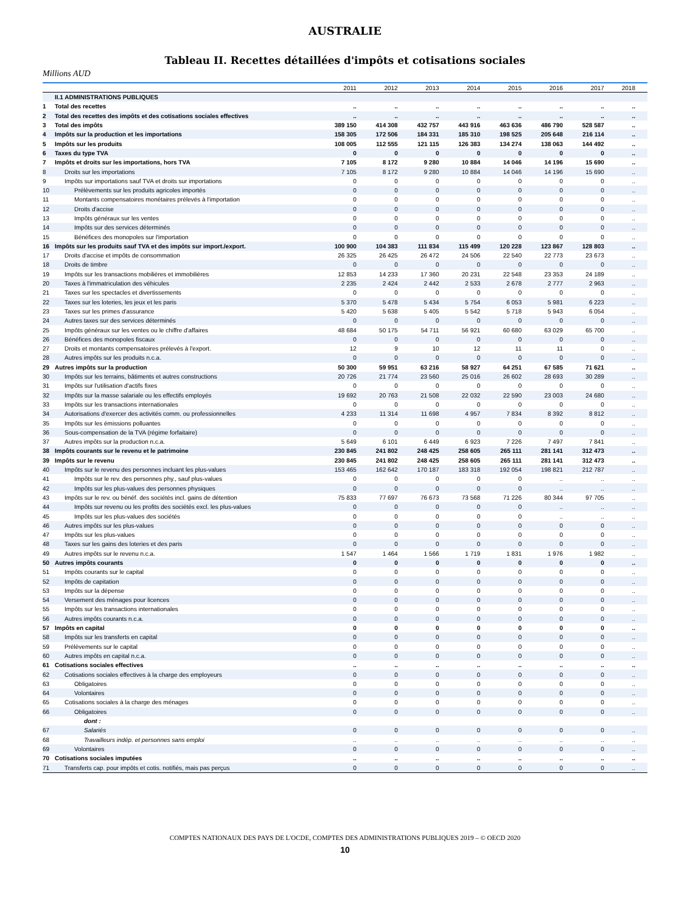AUSTRALIE
Tableau II. Recettes détaillées d'impôts et cotisations sociales
Millions AUD
| | | 2011 | 2012 | 2013 | 2014 | 2015 | 2016 | 2017 | 2018 |
| --- | --- | --- | --- | --- | --- | --- | --- | --- | --- |
| | II.1 ADMINISTRATIONS PUBLIQUES | | | | | | | | |
| 1 | Total des recettes | .. | .. | .. | .. | .. | .. | .. | .. |
| 2 | Total des recettes des impôts et des cotisations sociales effectives | .. | .. | .. | .. | .. | .. | .. | .. |
| 3 | Total des impôts | 389 150 | 414 308 | 432 757 | 443 916 | 463 636 | 486 790 | 528 587 | .. |
| 4 | Impôts sur la production et les importations | 158 305 | 172 506 | 184 331 | 185 310 | 198 525 | 205 648 | 216 114 | .. |
| 5 | Impôts sur les produits | 108 005 | 112 555 | 121 115 | 126 383 | 134 274 | 138 063 | 144 492 | .. |
| 6 | Taxes du type TVA | 0 | 0 | 0 | 0 | 0 | 0 | 0 | .. |
| 7 | Impôts et droits sur les importations, hors TVA | 7 105 | 8 172 | 9 280 | 10 884 | 14 046 | 14 196 | 15 690 | .. |
| 8 | Droits sur les importations | 7 105 | 8 172 | 9 280 | 10 884 | 14 046 | 14 196 | 15 690 | .. |
| 9 | Impôts sur importations sauf TVA et droits sur importations | 0 | 0 | 0 | 0 | 0 | 0 | 0 | .. |
| 10 | Prélèvements sur les produits agricoles importés | 0 | 0 | 0 | 0 | 0 | 0 | 0 | .. |
| 11 | Montants compensatoires monétaires prélevés à l'importation | 0 | 0 | 0 | 0 | 0 | 0 | 0 | .. |
| 12 | Droits d'accise | 0 | 0 | 0 | 0 | 0 | 0 | 0 | .. |
| 13 | Impôts généraux sur les ventes | 0 | 0 | 0 | 0 | 0 | 0 | 0 | .. |
| 14 | Impôts sur des services déterminés | 0 | 0 | 0 | 0 | 0 | 0 | 0 | .. |
| 15 | Bénéfices des monopoles sur l'importation | 0 | 0 | 0 | 0 | 0 | 0 | 0 | .. |
| 16 | Impôts sur les produits sauf TVA et des impôts sur import./export. | 100 900 | 104 383 | 111 834 | 115 499 | 120 228 | 123 867 | 128 803 | .. |
| 17 | Droits d'accise et impôts de consommation | 26 325 | 26 425 | 26 472 | 24 506 | 22 540 | 22 773 | 23 673 | .. |
| 18 | Droits de timbre | 0 | 0 | 0 | 0 | 0 | 0 | 0 | .. |
| 19 | Impôts sur les transactions mobilières et immobilières | 12 853 | 14 233 | 17 360 | 20 231 | 22 548 | 23 353 | 24 189 | .. |
| 20 | Taxes à l'immatriculation des véhicules | 2 235 | 2 424 | 2 442 | 2 533 | 2 678 | 2 777 | 2 963 | .. |
| 21 | Taxes sur les spectacles et divertissements | 0 | 0 | 0 | 0 | 0 | 0 | 0 | .. |
| 22 | Taxes sur les loteries, les jeux et les paris | 5 370 | 5 478 | 5 434 | 5 754 | 6 053 | 5 981 | 6 223 | .. |
| 23 | Taxes sur les primes d'assurance | 5 420 | 5 638 | 5 405 | 5 542 | 5 718 | 5 943 | 6 054 | .. |
| 24 | Autres taxes sur des services déterminés | 0 | 0 | 0 | 0 | 0 | 0 | 0 | .. |
| 25 | Impôts généraux sur les ventes ou le chiffre d'affaires | 48 684 | 50 175 | 54 711 | 56 921 | 60 680 | 63 029 | 65 700 | .. |
| 26 | Bénéfices des monopoles fiscaux | 0 | 0 | 0 | 0 | 0 | 0 | 0 | .. |
| 27 | Droits et montants compensatoires prélevés à l'export. | 12 | 9 | 10 | 12 | 11 | 11 | 0 | .. |
| 28 | Autres impôts sur les produits n.c.a. | 0 | 0 | 0 | 0 | 0 | 0 | 0 | .. |
| 29 | Autres impôts sur la production | 50 300 | 59 951 | 63 216 | 58 927 | 64 251 | 67 585 | 71 621 | .. |
| 30 | Impôts sur les terrains, bâtiments et autres constructions | 20 726 | 21 774 | 23 560 | 25 016 | 26 602 | 28 693 | 30 289 | .. |
| 31 | Impôts sur l'utilisation d'actifs fixes | 0 | 0 | 0 | 0 | 0 | 0 | 0 | .. |
| 32 | Impôts sur la masse salariale ou les effectifs employés | 19 692 | 20 763 | 21 508 | 22 032 | 22 590 | 23 003 | 24 680 | .. |
| 33 | Impôts sur les transactions internationales | 0 | 0 | 0 | 0 | 0 | 0 | 0 | .. |
| 34 | Autorisations d'exercer des activités comm. ou professionnelles | 4 233 | 11 314 | 11 698 | 4 957 | 7 834 | 8 392 | 8 812 | .. |
| 35 | Impôts sur les émissions polluantes | 0 | 0 | 0 | 0 | 0 | 0 | 0 | .. |
| 36 | Sous-compensation de la TVA (régime forfaitaire) | 0 | 0 | 0 | 0 | 0 | 0 | 0 | .. |
| 37 | Autres impôts sur la production n.c.a. | 5 649 | 6 101 | 6 449 | 6 923 | 7 226 | 7 497 | 7 841 | .. |
| 38 | Impôts courants sur le revenu et le patrimoine | 230 845 | 241 802 | 248 425 | 258 605 | 265 111 | 281 141 | 312 473 | .. |
| 39 | Impôts sur le revenu | 230 845 | 241 802 | 248 425 | 258 605 | 265 111 | 281 141 | 312 473 | .. |
| 40 | Impôts sur le revenu des personnes incluant les plus-values | 153 465 | 162 642 | 170 187 | 183 318 | 192 054 | 198 821 | 212 787 | .. |
| 41 | Impôts sur le rev. des personnes phy., sauf plus-values | 0 | 0 | 0 | 0 | 0 | .. | .. | .. |
| 42 | Impôts sur les plus-values des personnes physiques | 0 | 0 | 0 | 0 | 0 | .. | .. | .. |
| 43 | Impôts sur le rev. ou bénéf. des sociétés incl. gains de détention | 75 833 | 77 697 | 76 673 | 73 568 | 71 226 | 80 344 | 97 705 | .. |
| 44 | Impôts sur revenu ou les profits des sociétés excl. les plus-values | 0 | 0 | 0 | 0 | 0 | .. | .. | .. |
| 45 | Impôts sur les plus-values des sociétés | 0 | 0 | 0 | 0 | 0 | .. | .. | .. |
| 46 | Autres impôts sur les plus-values | 0 | 0 | 0 | 0 | 0 | 0 | 0 | .. |
| 47 | Impôts sur les plus-values | 0 | 0 | 0 | 0 | 0 | 0 | 0 | .. |
| 48 | Taxes sur les gains des loteries et des paris | 0 | 0 | 0 | 0 | 0 | 0 | 0 | .. |
| 49 | Autres impôts sur le revenu n.c.a. | 1 547 | 1 464 | 1 566 | 1 719 | 1 831 | 1 976 | 1 982 | .. |
| 50 | Autres impôts courants | 0 | 0 | 0 | 0 | 0 | 0 | 0 | .. |
| 51 | Impôts courants sur le capital | 0 | 0 | 0 | 0 | 0 | 0 | 0 | .. |
| 52 | Impôts de capitation | 0 | 0 | 0 | 0 | 0 | 0 | 0 | .. |
| 53 | Impôts sur la dépense | 0 | 0 | 0 | 0 | 0 | 0 | 0 | .. |
| 54 | Versement des ménages pour licences | 0 | 0 | 0 | 0 | 0 | 0 | 0 | .. |
| 55 | Impôts sur les transactions internationales | 0 | 0 | 0 | 0 | 0 | 0 | 0 | .. |
| 56 | Autres impôts courants n.c.a. | 0 | 0 | 0 | 0 | 0 | 0 | 0 | .. |
| 57 | Impôts en capital | 0 | 0 | 0 | 0 | 0 | 0 | 0 | .. |
| 58 | Impôts sur les transferts en capital | 0 | 0 | 0 | 0 | 0 | 0 | 0 | .. |
| 59 | Prélèvements sur le capital | 0 | 0 | 0 | 0 | 0 | 0 | 0 | .. |
| 60 | Autres impôts en capital n.c.a. | 0 | 0 | 0 | 0 | 0 | 0 | 0 | .. |
| 61 | Cotisations sociales effectives | .. | .. | .. | .. | .. | .. | .. | .. |
| 62 | Cotisations sociales effectives à la charge des employeurs | 0 | 0 | 0 | 0 | 0 | 0 | 0 | .. |
| 63 | Obligatoires | 0 | 0 | 0 | 0 | 0 | 0 | 0 | .. |
| 64 | Volontaires | 0 | 0 | 0 | 0 | 0 | 0 | 0 | .. |
| 65 | Cotisations sociales à la charge des ménages | 0 | 0 | 0 | 0 | 0 | 0 | 0 | .. |
| 66 | Obligatoires | 0 | 0 | 0 | 0 | 0 | 0 | 0 | .. |
| | dont : | | | | | | | | |
| 67 | Salariés | 0 | 0 | 0 | 0 | 0 | 0 | 0 | .. |
| 68 | Travailleurs indép. et personnes sans emploi | .. | .. | .. | .. | .. | .. | .. | .. |
| 69 | Volontaires | 0 | 0 | 0 | 0 | 0 | 0 | 0 | .. |
| 70 | Cotisations sociales imputées | .. | .. | .. | .. | .. | .. | .. | .. |
| 71 | Transferts cap. pour impôts et cotis. notifiés, mais pas perçus | 0 | 0 | 0 | 0 | 0 | 0 | 0 | .. |
COMPTES NATIONAUX DES PAYS DE L'OCDE, COMPTES DES ADMINISTRATIONS PUBLIQUES 2019 – © OECD 2020
10